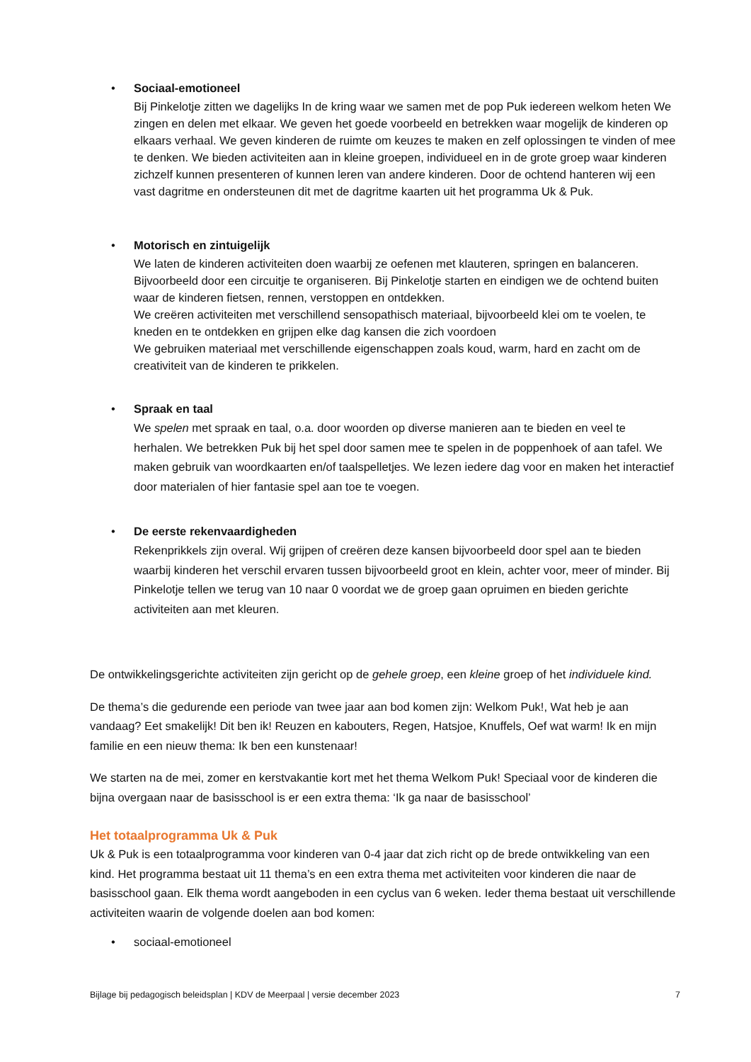• Sociaal-emotioneel
Bij Pinkelotje zitten we dagelijks In de kring waar we samen met de pop Puk iedereen welkom heten We zingen en delen met elkaar. We geven het goede voorbeeld en betrekken waar mogelijk de kinderen op elkaars verhaal. We geven kinderen de ruimte om keuzes te maken en zelf oplossingen te vinden of mee te denken. We bieden activiteiten aan in kleine groepen, individueel en in de grote groep waar kinderen zichzelf kunnen presenteren of kunnen leren van andere kinderen. Door de ochtend hanteren wij een vast dagritme en ondersteunen dit met de dagritme kaarten uit het programma Uk & Puk.
• Motorisch en zintuigelijk
We laten de kinderen activiteiten doen waarbij ze oefenen met klauteren, springen en balanceren. Bijvoorbeeld door een circuitje te organiseren. Bij Pinkelotje starten en eindigen we de ochtend buiten waar de kinderen fietsen, rennen, verstoppen en ontdekken.
We creëren activiteiten met verschillend sensopathisch materiaal, bijvoorbeeld klei om te voelen, te kneden en te ontdekken en grijpen elke dag kansen die zich voordoen
We gebruiken materiaal met verschillende eigenschappen zoals koud, warm, hard en zacht om de creativiteit van de kinderen te prikkelen.
• Spraak en taal
We spelen met spraak en taal, o.a. door woorden op diverse manieren aan te bieden en veel te herhalen. We betrekken Puk bij het spel door samen mee te spelen in de poppenhoek of aan tafel. We maken gebruik van woordkaarten en/of taalspelletjes. We lezen iedere dag voor en maken het interactief door materialen of hier fantasie spel aan toe te voegen.
• De eerste rekenvaardigheden
Rekenprikkels zijn overal. Wij grijpen of creëren deze kansen bijvoorbeeld door spel aan te bieden waarbij kinderen het verschil ervaren tussen bijvoorbeeld groot en klein, achter voor, meer of minder. Bij Pinkelotje tellen we terug van 10 naar 0 voordat we de groep gaan opruimen en bieden gerichte activiteiten aan met kleuren.
De ontwikkelingsgerichte activiteiten zijn gericht op de gehele groep, een kleine groep of het individuele kind.
De thema’s die gedurende een periode van twee jaar aan bod komen zijn: Welkom Puk!, Wat heb je aan vandaag? Eet smakelijk! Dit ben ik! Reuzen en kabouters, Regen, Hatsjoe, Knuffels, Oef wat warm! Ik en mijn familie en een nieuw thema: Ik ben een kunstenaar!
We starten na de mei, zomer en kerstvakantie kort met het thema Welkom Puk! Speciaal voor de kinderen die bijna overgaan naar de basisschool is er een extra thema: ‘Ik ga naar de basisschool’
Het totaalprogramma Uk & Puk
Uk & Puk is een totaalprogramma voor kinderen van 0-4 jaar dat zich richt op de brede ontwikkeling van een kind. Het programma bestaat uit 11 thema’s en een extra thema met activiteiten voor kinderen die naar de basisschool gaan. Elk thema wordt aangeboden in een cyclus van 6 weken. Ieder thema bestaat uit verschillende activiteiten waarin de volgende doelen aan bod komen:
• sociaal-emotioneel
Bijlage bij pedagogisch beleidsplan | KDV de Meerpaal | versie december 2023 7